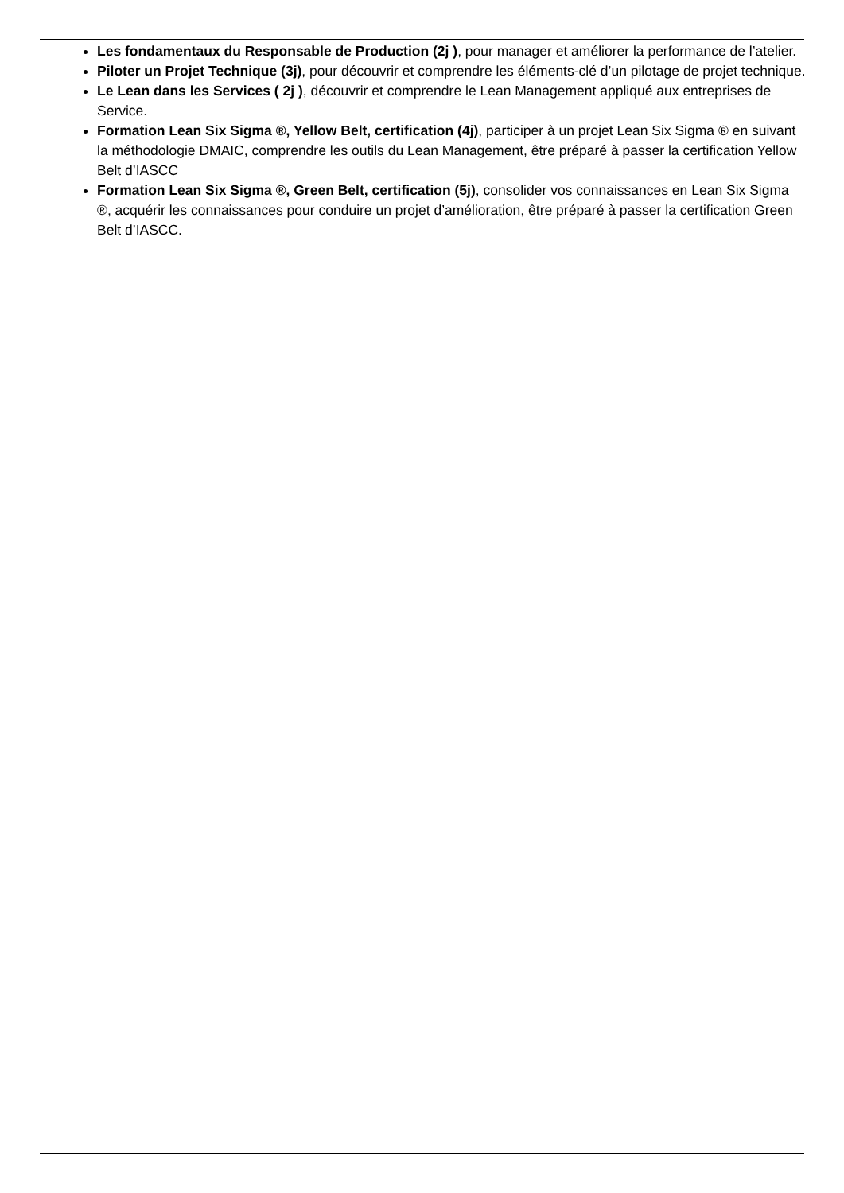Les fondamentaux du Responsable de Production (2j ), pour manager et améliorer la performance de l’atelier.
Piloter un Projet Technique (3j), pour découvrir et comprendre les éléments-clé d’un pilotage de projet technique.
Le Lean dans les Services ( 2j ), découvrir et comprendre le Lean Management appliqué aux entreprises de Service.
Formation Lean Six Sigma ®, Yellow Belt, certification (4j), participer à un projet Lean Six Sigma ® en suivant la méthodologie DMAIC, comprendre les outils du Lean Management, être préparé à passer la certification Yellow Belt d’IASCC
Formation Lean Six Sigma ®, Green Belt, certification (5j), consolider vos connaissances en Lean Six Sigma ®, acquérir les connaissances pour conduire un projet d’amélioration, être préparé à passer la certification Green Belt d’IASCC.